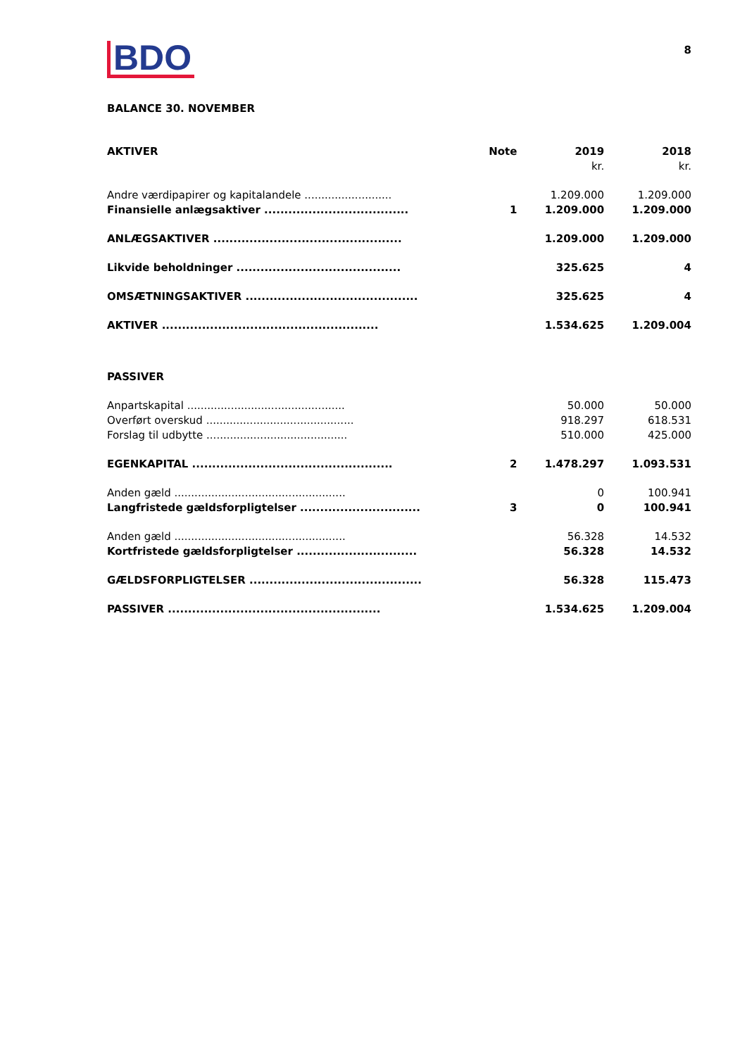BDO
8
BALANCE 30. NOVEMBER
| AKTIVER | Note | 2019 kr. | 2018 kr. |
| --- | --- | --- | --- |
| Andre værdipapirer og kapitalandele .......................... | | 1.209.000 | 1.209.000 |
| Finansielle anlægsaktiver .................................... | 1 | 1.209.000 | 1.209.000 |
| ANLÆGSAKTIVER ............................................... | | 1.209.000 | 1.209.000 |
| Likvide beholdninger ......................................... | | 325.625 | 4 |
| OMSÆTNINGSAKTIVER ........................................... | | 325.625 | 4 |
| AKTIVER ...................................................... | | 1.534.625 | 1.209.004 |
| PASSIVER | | | |
| Anpartskapital ............................................... | | 50.000 | 50.000 |
| Overført overskud ............................................ | | 918.297 | 618.531 |
| Forslag til udbytte .......................................... | | 510.000 | 425.000 |
| EGENKAPITAL .................................................. | 2 | 1.478.297 | 1.093.531 |
| Anden gæld ................................................... | | 0 | 100.941 |
| Langfristede gældsforpligtelser .............................. | 3 | 0 | 100.941 |
| Anden gæld ................................................... | | 56.328 | 14.532 |
| Kortfristede gældsforpligtelser .............................. | | 56.328 | 14.532 |
| GÆLDSFORPLIGTELSER ........................................... | | 56.328 | 115.473 |
| PASSIVER ..................................................... | | 1.534.625 | 1.209.004 |